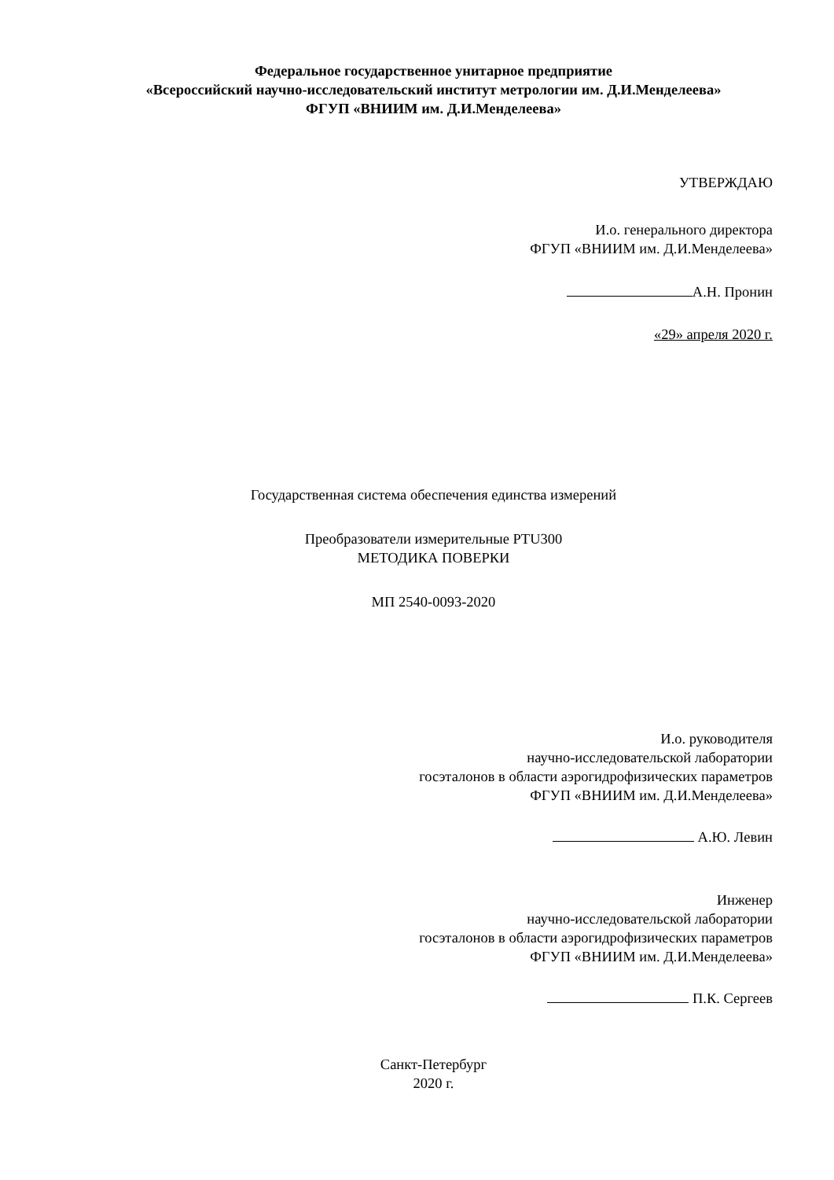Федеральное государственное унитарное предприятие
«Всероссийский научно-исследовательский институт метрологии им. Д.И.Менделеева»
ФГУП «ВНИИМ им. Д.И.Менделеева»
УТВЕРЖДАЮ
И.о. генерального директора
ФГУП «ВНИИМ им. Д.И.Менделеева»
А.Н. Пронин
«29» апреля 2020 г.
Государственная система обеспечения единства измерений
Преобразователи измерительные PTU300
МЕТОДИКА ПОВЕРКИ
МП 2540-0093-2020
И.о. руководителя
научно-исследовательской лаборатории
госэталонов в области аэрогидрофизических параметров
ФГУП «ВНИИМ им. Д.И.Менделеева»
А.Ю. Левин
Инженер
научно-исследовательской лаборатории
госэталонов в области аэрогидрофизических параметров
ФГУП «ВНИИМ им. Д.И.Менделеева»
П.К. Сергеев
Санкт-Петербург
2020 г.